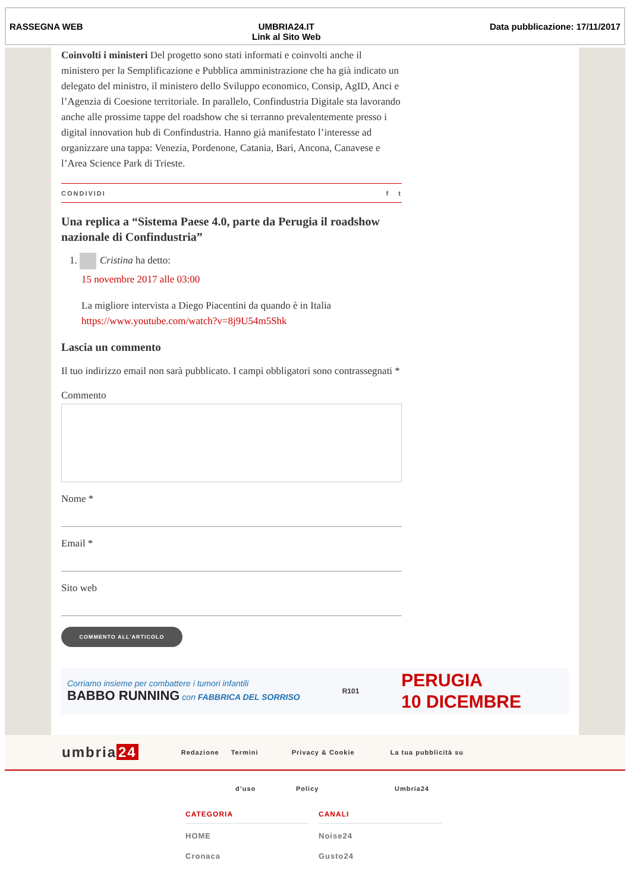RASSEGNA WEB UMBRIA24.IT
Link al Sito Web
Data pubblicazione: 17/11/2017
Coinvolti i ministeri Del progetto sono stati informati e coinvolti anche il ministero per la Semplificazione e Pubblica amministrazione che ha già indicato un delegato del ministro, il ministero dello Sviluppo economico, Consip, AgID, Anci e l’Agenzia di Coesione territoriale. In parallelo, Confindustria Digitale sta lavorando anche alle prossime tappe del roadshow che si terranno prevalentemente presso i digital innovation hub di Confindustria. Hanno già manifestato l’interesse ad organizzare una tappa: Venezia, Pordenone, Catania, Bari, Ancona, Canavese e l’Area Science Park di Trieste.
CONDIVIDI f t
Una replica a “Sistema Paese 4.0, parte da Perugia il roadshow nazionale di Confindustria”
1. Cristina ha detto:
15 novembre 2017 alle 03:00
La migliore intervista a Diego Piacentini da quando è in Italia https://www.youtube.com/watch?v=8j9U54m5Shk
Lascia un commento
Il tuo indirizzo email non sarà pubblicato. I campi obbligatori sono contrassegnati *
Commento
Nome *
Email *
Sito web
COMMENTO ALL'ARTICOLO
Corriamo insieme per combattere i tumori infantili
BABBO RUNNING con FABBRICA DEL SORRISO
R101
PERUGIA
10 DICEMBRE
umbria 24 Redazione Termini Privacy & Cookie La tua pubblicità su
d’uso Policy Umbria24
CATEGORIA
HOME
Cronaca
CANALI
Noise24
Gusto24